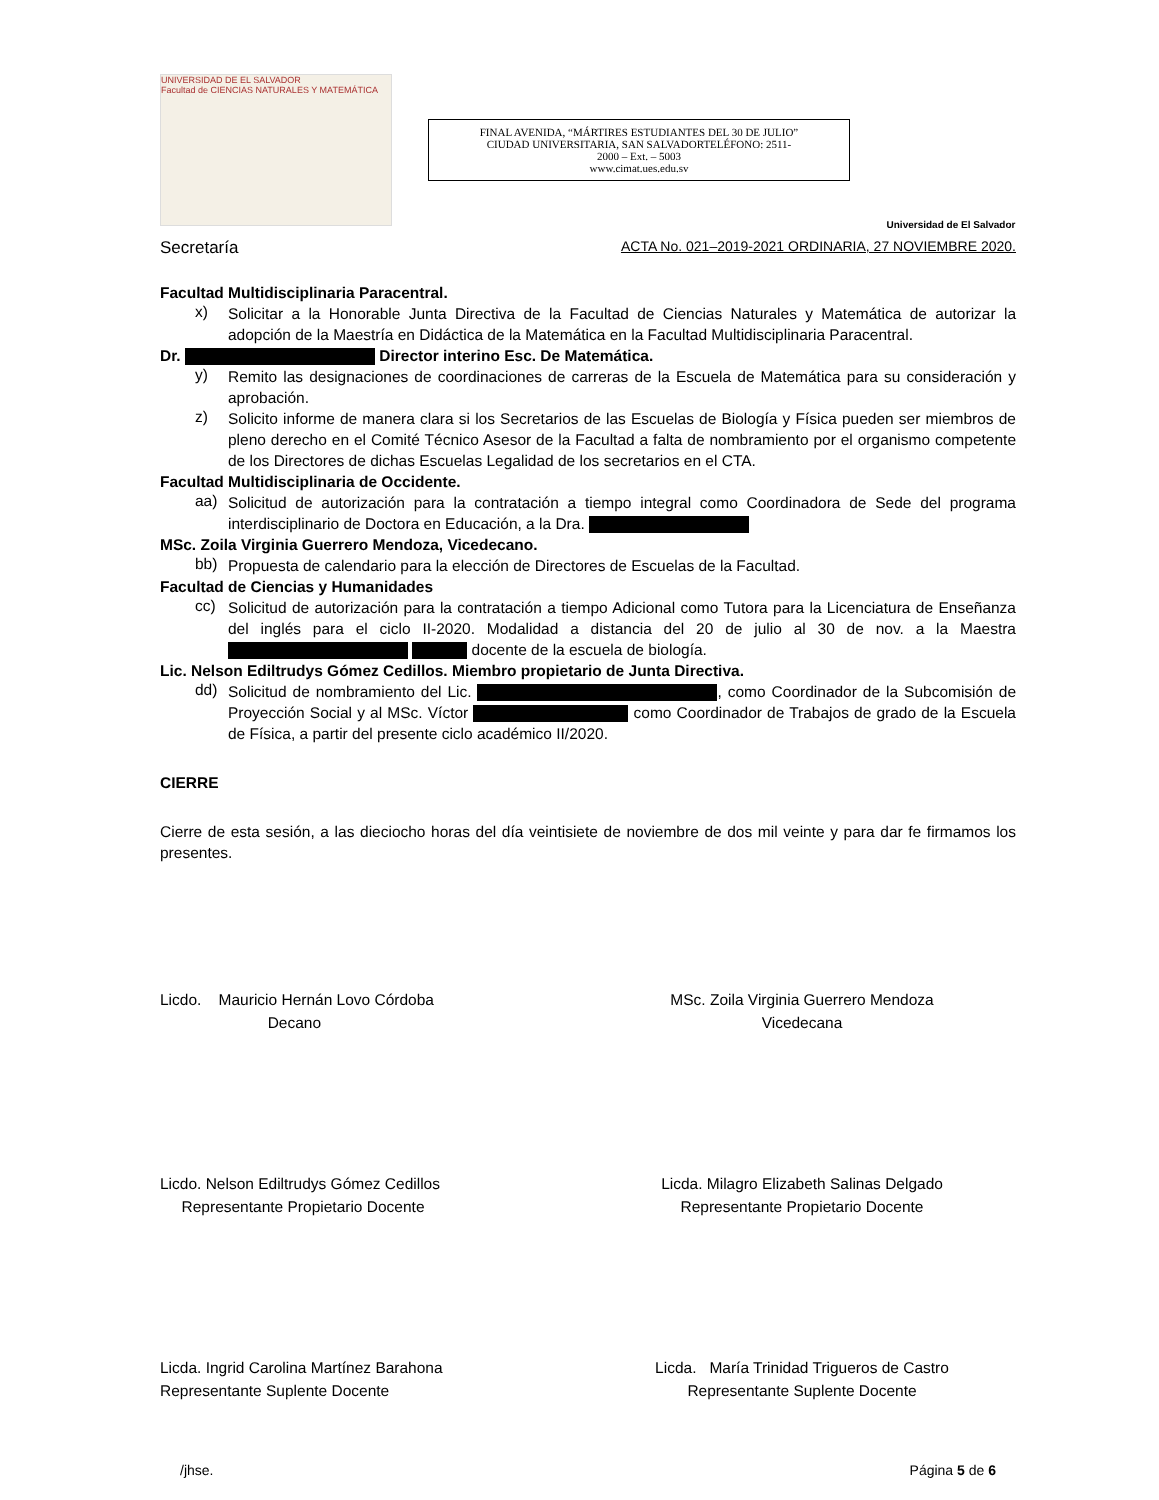UNIVERSIDAD DE EL SALVADOR
Facultad de CIENCIAS NATURALES Y MATEMÁTICA
FINAL AVENIDA, “MÁRTIRES ESTUDIANTES DEL 30 DE JULIO”
CIUDAD UNIVERSITARIA, SAN SALVADORTELÉFONO: 2511-
2000 – Ext. – 5003
www.cimat.ues.edu.sv
Universidad de El Salvador
Secretaría ACTA No. 021–2019-2021 ORDINARIA, 27 NOVIEMBRE 2020.
Facultad Multidisciplinaria Paracentral.
x)
Solicitar a la Honorable Junta Directiva de la Facultad de Ciencias Naturales y Matemática de autorizar la adopción de la Maestría en Didáctica de la Matemática en la Facultad Multidisciplinaria Paracentral.
Dr. Director interino Esc. De Matemática.
y)
Remito las designaciones de coordinaciones de carreras de la Escuela de Matemática para su consideración y aprobación.
z)
Solicito informe de manera clara si los Secretarios de las Escuelas de Biología y Física pueden ser miembros de pleno derecho en el Comité Técnico Asesor de la Facultad a falta de nombramiento por el organismo competente de los Directores de dichas Escuelas Legalidad de los secretarios en el CTA.
Facultad Multidisciplinaria de Occidente.
aa)
Solicitud de autorización para la contratación a tiempo integral como Coordinadora de Sede del programa interdisciplinario de Doctora en Educación, a la Dra.
MSc. Zoila Virginia Guerrero Mendoza, Vicedecano.
bb)
Propuesta de calendario para la elección de Directores de Escuelas de la Facultad.
Facultad de Ciencias y Humanidades
cc)
Solicitud de autorización para la contratación a tiempo Adicional como Tutora para la Licenciatura de Enseñanza del inglés para el ciclo II-2020. Modalidad a distancia del 20 de julio al 30 de nov. a la Maestra docente de la escuela de biología.
Lic. Nelson Ediltrudys Gómez Cedillos. Miembro propietario de Junta Directiva.
dd)
Solicitud de nombramiento del Lic. , como Coordinador de la Subcomisión de Proyección Social y al MSc. Víctor como Coordinador de Trabajos de grado de la Escuela de Física, a partir del presente ciclo académico II/2020.
CIERRE
Cierre de esta sesión, a las dieciocho horas del día veintisiete de noviembre de dos mil veinte y para dar fe firmamos los presentes.
Licdo. Mauricio Hernán Lovo Córdoba
Decano
MSc. Zoila Virginia Guerrero Mendoza
Vicedecana
Licdo. Nelson Ediltrudys Gómez Cedillos
Representante Propietario Docente
Licda. Milagro Elizabeth Salinas Delgado
Representante Propietario Docente
Licda. Ingrid Carolina Martínez Barahona
Representante Suplente Docente
Licda. María Trinidad Trigueros de Castro
Representante Suplente Docente
/jhse. Página 5 de 6